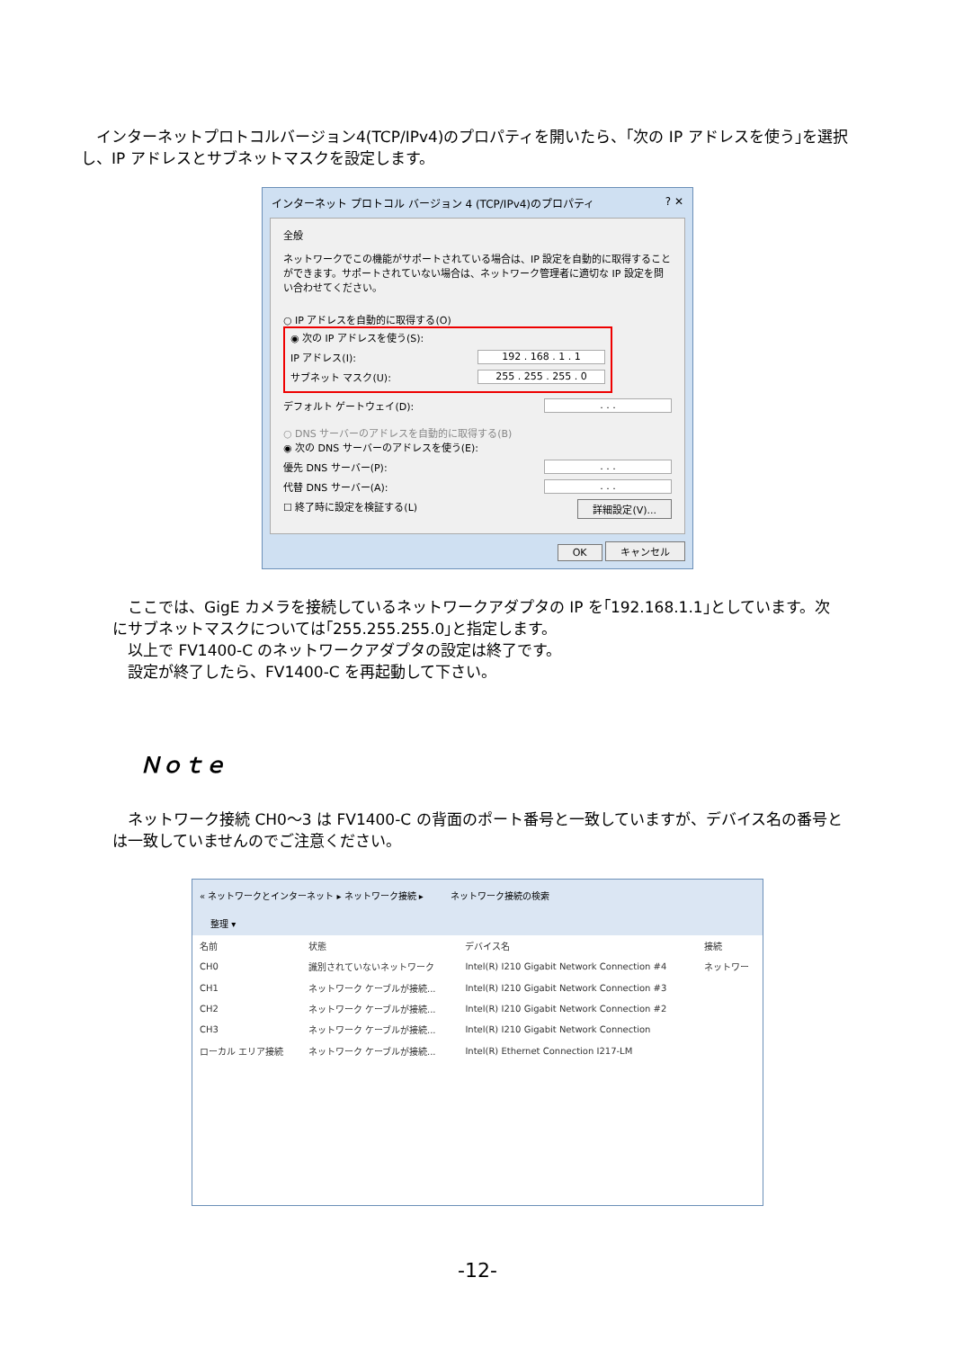インターネットプロトコルバージョン4(TCP/IPv4)のプロパティを開いたら、｢次の IP アドレスを使う｣を選択し、IP アドレスとサブネットマスクを設定します。
インターネット プロトコル バージョン 4 (TCP/IPv4)のプロパティ? ✕
全般
ネットワークでこの機能がサポートされている場合は、IP 設定を自動的に取得することができます。サポートされていない場合は、ネットワーク管理者に適切な IP 設定を問い合わせてください。
○ IP アドレスを自動的に取得する(O)
◉ 次の IP アドレスを使う(S):
IP アドレス(I): 192 . 168 . 1 . 1
サブネット マスク(U): 255 . 255 . 255 . 0
デフォルト ゲートウェイ(D):. . .
○ DNS サーバーのアドレスを自動的に取得する(B)
◉ 次の DNS サーバーのアドレスを使う(E):
優先 DNS サーバー(P):. . .
代替 DNS サーバー(A):. . .
☐ 終了時に設定を検証する(L) 詳細設定(V)...
OK キャンセル
　ここでは、GigE カメラを接続しているネットワークアダプタの IP を｢192.168.1.1｣としています。次にサブネットマスクについては｢255.255.255.0｣と指定します。
　以上で FV1400-C のネットワークアダプタの設定は終了です。
　設定が終了したら、FV1400-C を再起動して下さい。
Ｎｏｔｅ
　ネットワーク接続 CH0～3 は FV1400-C の背面のポート番号と一致していますが、デバイス名の番号とは一致していませんのでご注意ください。
« ネットワークとインターネット ▸ ネットワーク接続 ▸　　　ネットワーク接続の検索
整理 ▾
| 名前 | 状態 | デバイス名 | 接続 |
| --- | --- | --- | --- |
| CH0 | 識別されていないネットワーク | Intel(R) I210 Gigabit Network Connection #4 | ネットワー |
| CH1 | ネットワーク ケーブルが接続... | Intel(R) I210 Gigabit Network Connection #3 | |
| CH2 | ネットワーク ケーブルが接続... | Intel(R) I210 Gigabit Network Connection #2 | |
| CH3 | ネットワーク ケーブルが接続... | Intel(R) I210 Gigabit Network Connection | |
| ローカル エリア接続 | ネットワーク ケーブルが接続... | Intel(R) Ethernet Connection I217-LM | |
-12-